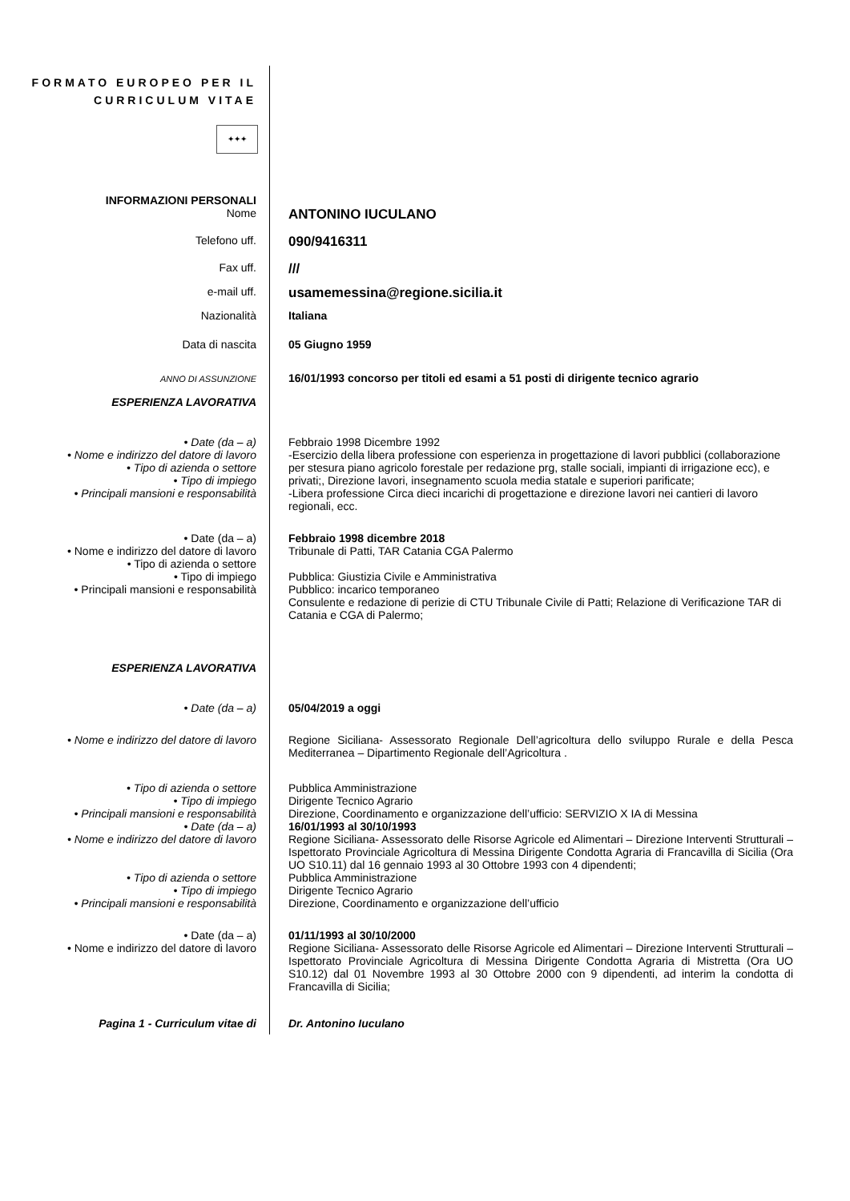FORMATO EUROPEO PER IL CURRICULUM VITAE
✦✦✦
INFORMAZIONI PERSONALI
Nome
ANTONINO IUCULANO
Telefono uff.
090/9416311
Fax uff.
///
e-mail uff.
usamemessina@regione.sicilia.it
Nazionalità Italiana
Data di nascita 05 Giugno 1959
ANNO DI ASSUNZIONE
16/01/1993 concorso per titoli ed esami a 51 posti di dirigente tecnico agrario
ESPERIENZA LAVORATIVA
• Date (da – a)
• Nome e indirizzo del datore di lavoro
• Tipo di azienda o settore
• Tipo di impiego
• Principali mansioni e responsabilità
Febbraio 1998 Dicembre 1992
-Esercizio della libera professione con esperienza in progettazione di lavori pubblici (collaborazione per stesura piano agricolo forestale per redazione prg, stalle sociali, impianti di irrigazione ecc), e privati;, Direzione lavori, insegnamento scuola media statale e superiori parificate;
-Libera professione Circa dieci incarichi di progettazione e direzione lavori nei cantieri di lavoro regionali, ecc.
• Date (da – a)
• Nome e indirizzo del datore di lavoro
• Tipo di azienda o settore
• Tipo di impiego
• Principali mansioni e responsabilità
Febbraio 1998 dicembre 2018
Tribunale di Patti, TAR Catania CGA Palermo
Pubblica: Giustizia Civile e Amministrativa
Pubblico: incarico temporaneo
Consulente e redazione di perizie di CTU Tribunale Civile di Patti; Relazione di Verificazione TAR di Catania e CGA di Palermo;
ESPERIENZA LAVORATIVA
• Date (da – a) 05/04/2019 a oggi
• Nome e indirizzo del datore di lavoro
Regione Siciliana- Assessorato Regionale Dell’agricoltura dello sviluppo Rurale e della Pesca Mediterranea – Dipartimento Regionale dell’Agricoltura .
• Tipo di azienda o settore
• Tipo di impiego
• Principali mansioni e responsabilità
• Date (da – a)
• Nome e indirizzo del datore di lavoro
Pubblica Amministrazione
Dirigente Tecnico Agrario
Direzione, Coordinamento e organizzazione dell’ufficio: SERVIZIO X IA di Messina
16/01/1993 al 30/10/1993
Regione Siciliana- Assessorato delle Risorse Agricole ed Alimentari – Direzione Interventi Strutturali – Ispettorato Provinciale Agricoltura di Messina Dirigente Condotta Agraria di Francavilla di Sicilia (Ora UO S10.11) dal 16 gennaio 1993 al 30 Ottobre 1993 con 4 dipendenti;
• Tipo di azienda o settore
• Tipo di impiego
• Principali mansioni e responsabilità
Pubblica Amministrazione
Dirigente Tecnico Agrario
Direzione, Coordinamento e organizzazione dell’ufficio
• Date (da – a)
• Nome e indirizzo del datore di lavoro
01/11/1993 al 30/10/2000
Regione Siciliana- Assessorato delle Risorse Agricole ed Alimentari – Direzione Interventi Strutturali – Ispettorato Provinciale Agricoltura di Messina Dirigente Condotta Agraria di Mistretta (Ora UO S10.12) dal 01 Novembre 1993 al 30 Ottobre 2000 con 9 dipendenti, ad interim la condotta di Francavilla di Sicilia;
Pagina 1 - Curriculum vitae di Dr. Antonino Iuculano